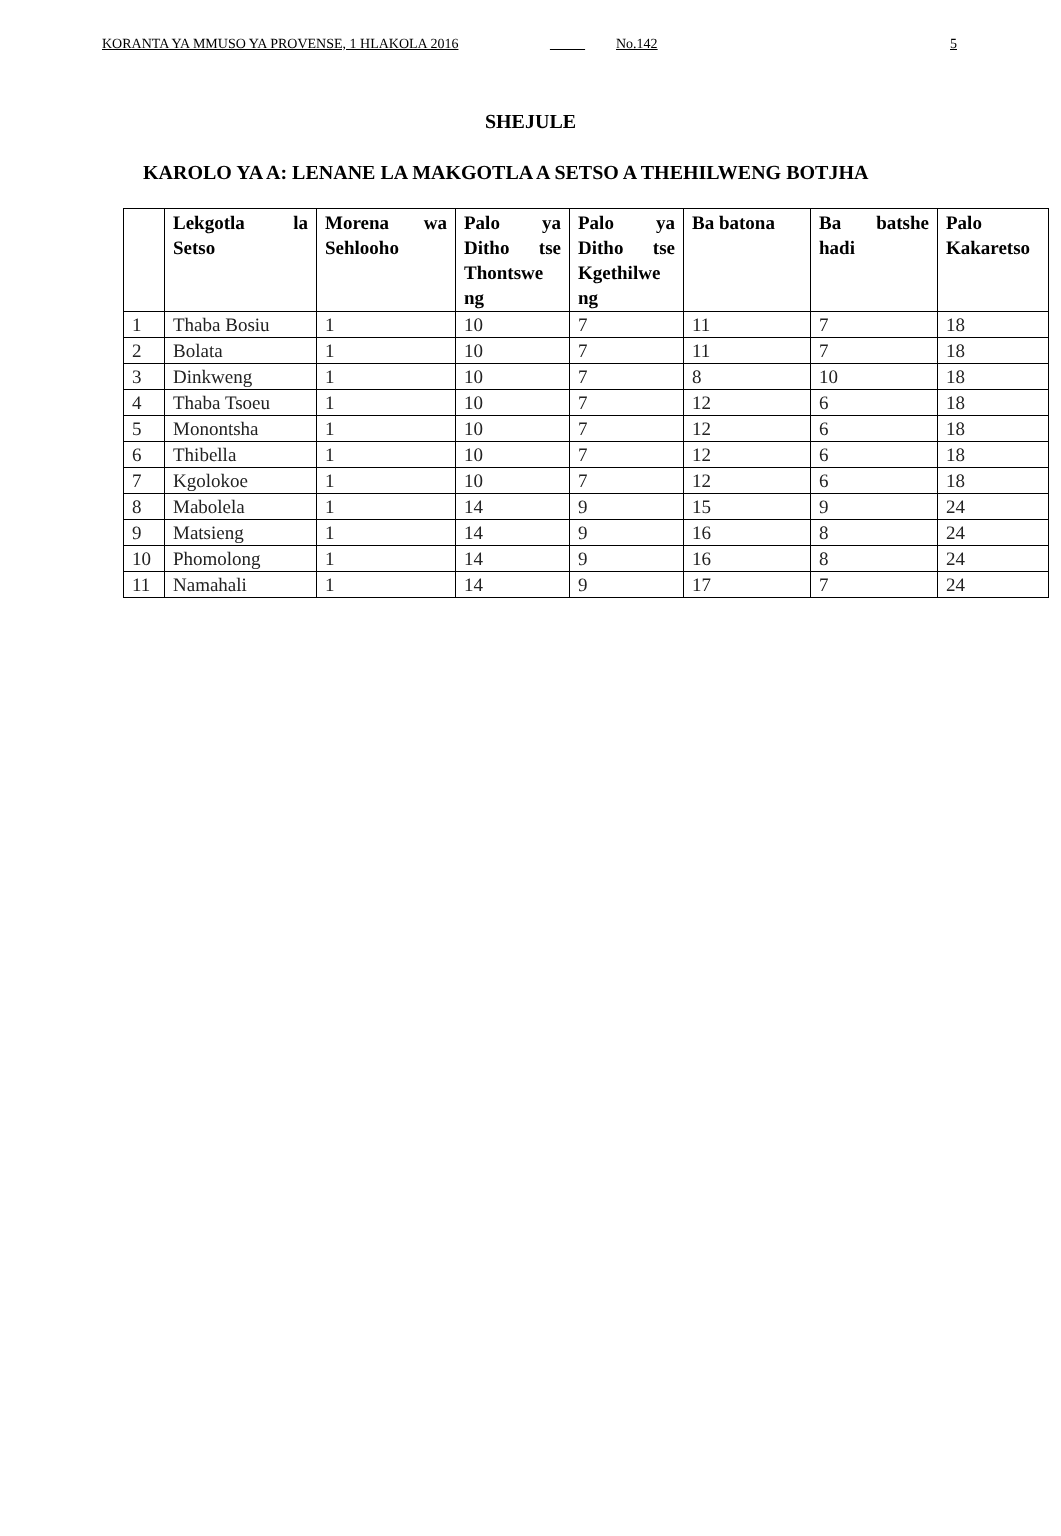KORANTA YA MMUSO YA PROVENSE, 1 HLAKOLA 2016 _____ No.142 5
SHEJULE
KAROLO YA A: LENANE LA MAKGOTLA A SETSO A THEHILWENG BOTJHA
| | Lekgotla la Setso | Morena wa Sehlooho | Palo ya Ditho tse Thontswe ng | Palo ya Ditho tse Kgethilwe ng | Ba batona | Ba batshe hadi | Palo Kakaretso |
| --- | --- | --- | --- | --- | --- | --- | --- |
| 1 | Thaba Bosiu | 1 | 10 | 7 | 11 | 7 | 18 |
| 2 | Bolata | 1 | 10 | 7 | 11 | 7 | 18 |
| 3 | Dinkweng | 1 | 10 | 7 | 8 | 10 | 18 |
| 4 | Thaba Tsoeu | 1 | 10 | 7 | 12 | 6 | 18 |
| 5 | Monontsha | 1 | 10 | 7 | 12 | 6 | 18 |
| 6 | Thibella | 1 | 10 | 7 | 12 | 6 | 18 |
| 7 | Kgolokoe | 1 | 10 | 7 | 12 | 6 | 18 |
| 8 | Mabolela | 1 | 14 | 9 | 15 | 9 | 24 |
| 9 | Matsieng | 1 | 14 | 9 | 16 | 8 | 24 |
| 10 | Phomolong | 1 | 14 | 9 | 16 | 8 | 24 |
| 11 | Namahali | 1 | 14 | 9 | 17 | 7 | 24 |